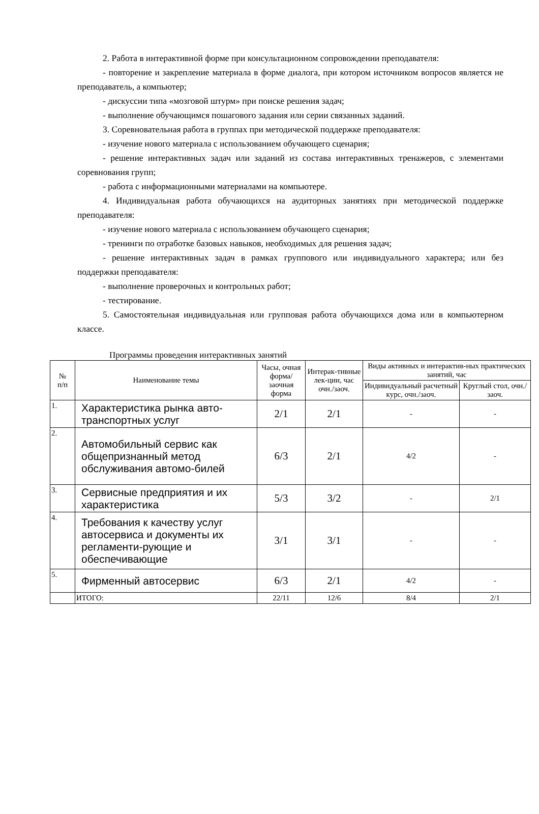2. Работа в интерактивной форме при консультационном сопровождении преподавателя:
- повторение и закрепление материала в форме диалога, при котором источником вопросов является не преподаватель, а компьютер;
- дискуссии типа «мозговой штурм» при поиске решения задач;
- выполнение обучающимся пошагового задания или серии связанных заданий.
3. Соревновательная работа в группах при методической поддержке преподавателя:
- изучение нового материала с использованием обучающего сценария;
- решение интерактивных задач или заданий из состава интерактивных тренажеров, с элементами соревнования групп;
- работа с информационными материалами на компьютере.
4. Индивидуальная работа обучающихся на аудиторных занятиях при методической поддержке преподавателя:
- изучение нового материала с использованием обучающего сценария;
- тренинги по отработке базовых навыков, необходимых для решения задач;
- решение интерактивных задач в рамках группового или индивидуального характера; или без поддержки преподавателя:
- выполнение проверочных и контрольных работ;
- тестирование.
5. Самостоятельная индивидуальная или групповая работа обучающихся дома или в компьютерном классе.
Программы проведения интерактивных занятий
| № п/п | Наименование темы | Часы, очная форма/ заочная форма | Интерак-тивные лек-ции, час очн./заоч. | Виды активных и интерактив-ных практических занятий, час | |
| --- | --- | --- | --- | --- | --- |
| | | | | Индивидуальный расчетный курс, очн./заоч. | Круглый стол, очн./заоч. |
| 1. | Характеристика рынка авто-транспортных услуг | 2/1 | 2/1 | - | - |
| 2. | Автомобильный сервис как общепризнанный метод обслуживания автомо-билей | 6/3 | 2/1 | 4/2 | - |
| 3. | Сервисные предприятия и их характеристика | 5/3 | 3/2 | - | 2/1 |
| 4. | Требования к качеству услуг автосервиса и документы их регламенти-рующие и обеспечивающие | 3/1 | 3/1 | - | - |
| 5. | Фирменный автосервис | 6/3 | 2/1 | 4/2 | - |
| | ИТОГО: | 22/11 | 12/6 | 8/4 | 2/1 |